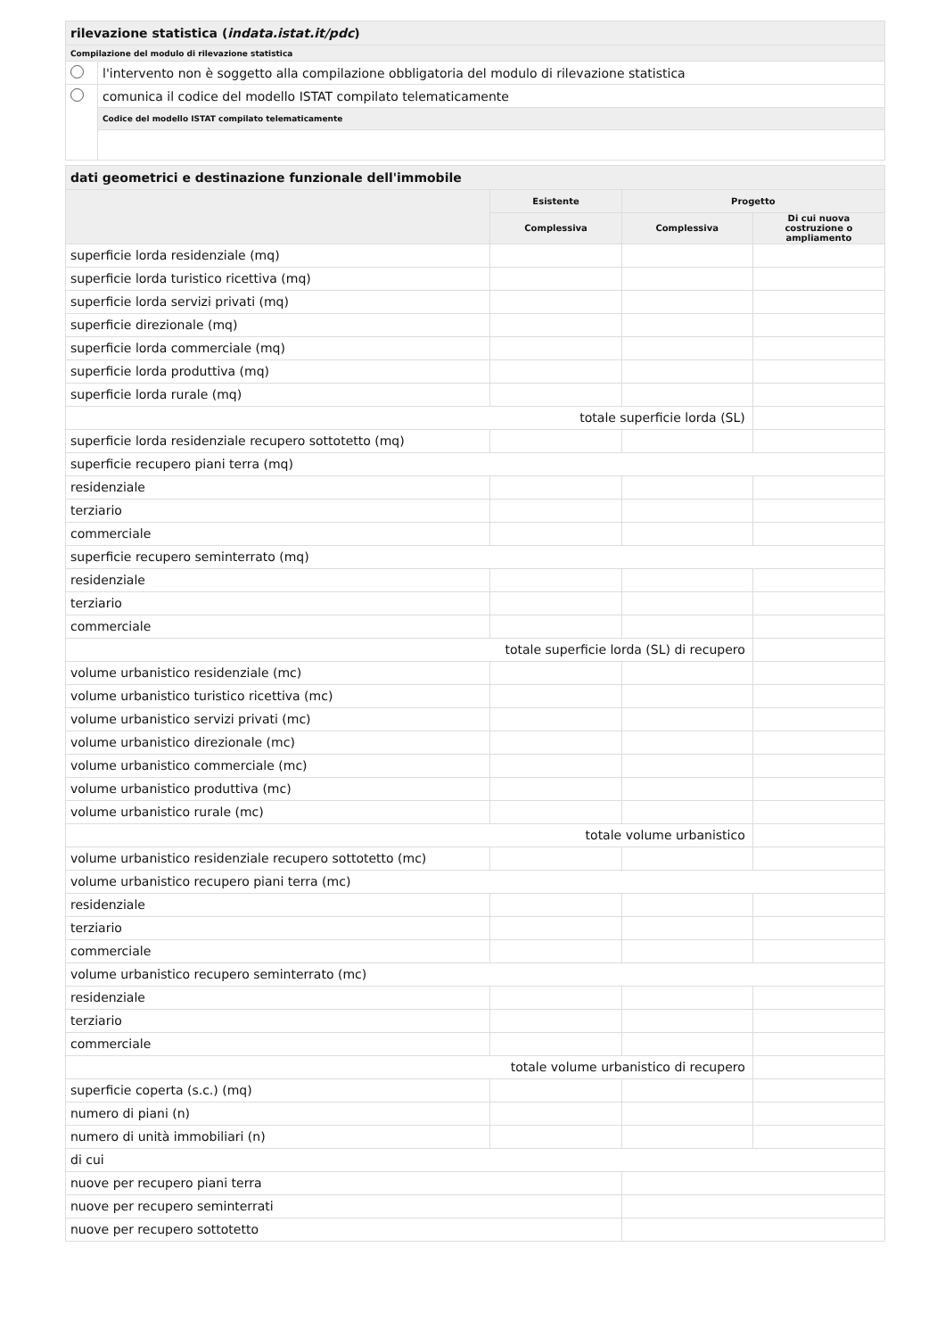| rilevazione statistica ( indata.istat.it/pdc ) | |
| Compilazione del modulo di rilevazione statistica | |
| | l'intervento non è soggetto alla compilazione obbligatoria del modulo di rilevazione statistica |
| | comunica il codice del modello ISTAT compilato telematicamente |
| | Codice del modello ISTAT compilato telematicamente |
| dati geometrici e destinazione funzionale dell'immobile | | | |
| | Esistente | Progetto | |
| | Complessiva | Complessiva | Di cui nuova costruzione o ampliamento |
| superficie lorda residenziale (mq) | | | |
| superficie lorda turistico ricettiva (mq) | | | |
| superficie lorda servizi privati (mq) | | | |
| superficie direzionale (mq) | | | |
| superficie lorda commerciale (mq) | | | |
| superficie lorda produttiva (mq) | | | |
| superficie lorda rurale (mq) | | | |
| totale superficie lorda (SL) | | | |
| superficie lorda residenziale recupero sottotetto (mq) | | | |
| superficie recupero piani terra (mq) | | | |
| residenziale | | | |
| terziario | | | |
| commerciale | | | |
| superficie recupero seminterrato (mq) | | | |
| residenziale | | | |
| terziario | | | |
| commerciale | | | |
| totale superficie lorda (SL) di recupero | | | |
| volume urbanistico residenziale (mc) | | | |
| volume urbanistico turistico ricettiva (mc) | | | |
| volume urbanistico servizi privati (mc) | | | |
| volume urbanistico direzionale (mc) | | | |
| volume urbanistico commerciale (mc) | | | |
| volume urbanistico produttiva (mc) | | | |
| volume urbanistico rurale (mc) | | | |
| totale volume urbanistico | | | |
| volume urbanistico residenziale recupero sottotetto (mc) | | | |
| volume urbanistico recupero piani terra (mc) | | | |
| residenziale | | | |
| terziario | | | |
| commerciale | | | |
| volume urbanistico recupero seminterrato (mc) | | | |
| residenziale | | | |
| terziario | | | |
| commerciale | | | |
| totale volume urbanistico di recupero | | | |
| superficie coperta (s.c.) (mq) | | | |
| numero di piani (n) | | | |
| numero di unità immobiliari (n) | | | |
| di cui | | | |
| nuove per recupero piani terra | | | |
| nuove per recupero seminterrati | | | |
| nuove per recupero sottotetto | | | |